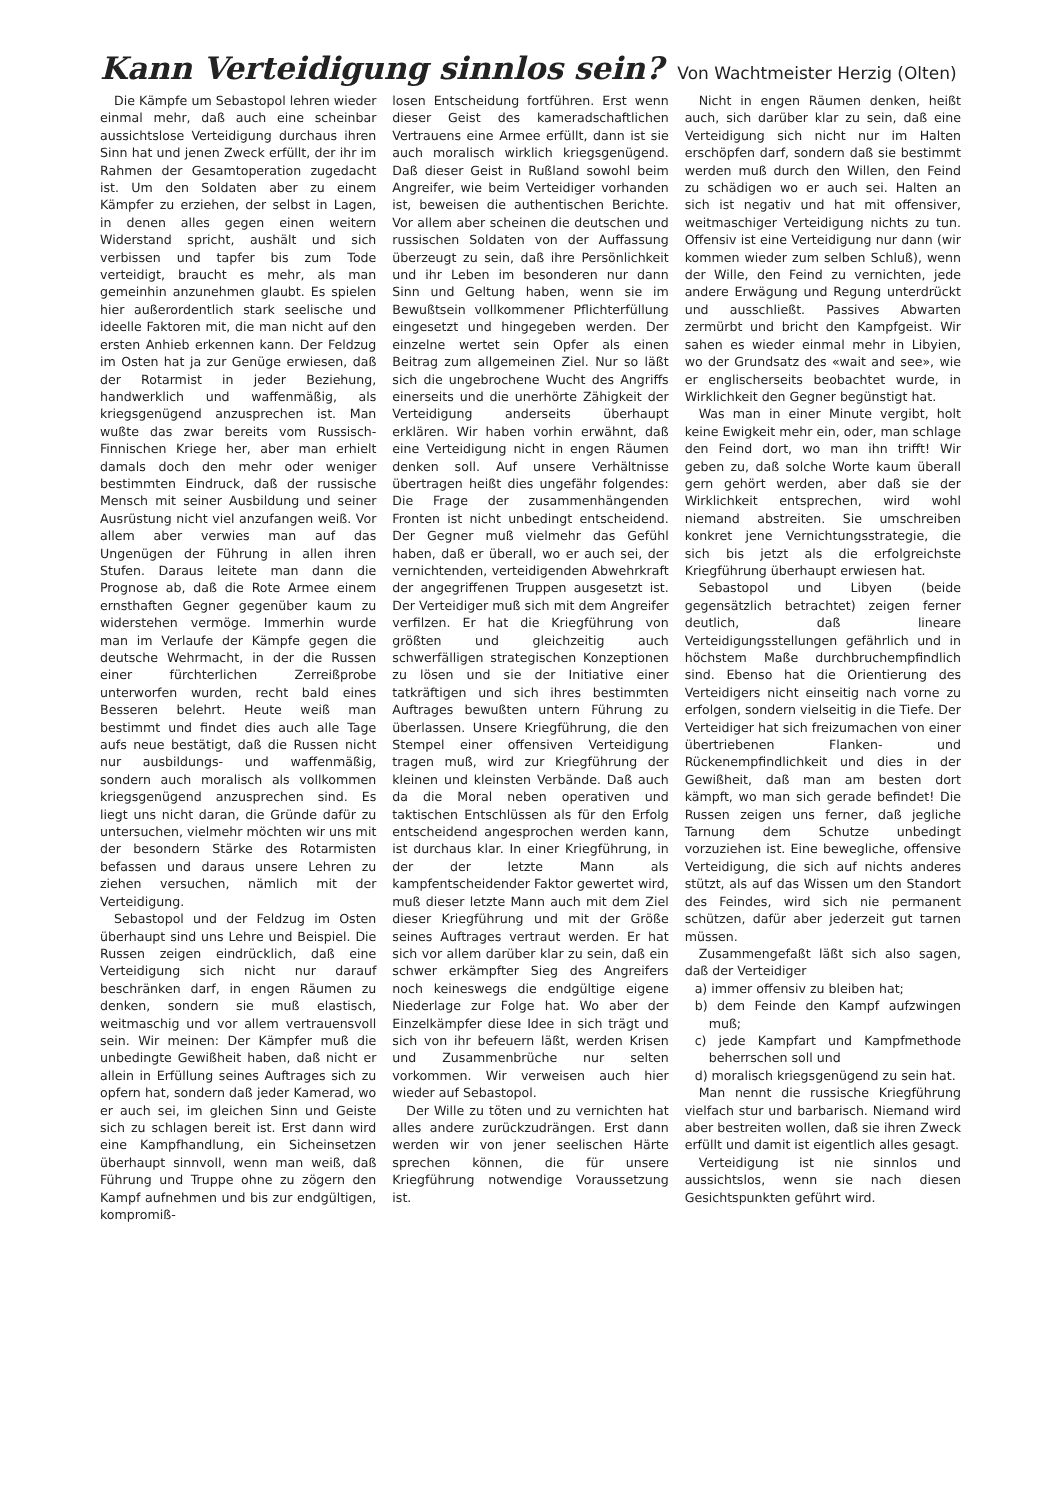Kann Verteidigung sinnlos sein? Von Wachtmeister Herzig (Olten)
Die Kämpfe um Sebastopol lehren wieder einmal mehr, daß auch eine scheinbar aussichtslose Verteidigung durchaus ihren Sinn hat und jenen Zweck erfüllt, der ihr im Rahmen der Gesamtoperation zugedacht ist. Um den Soldaten aber zu einem Kämpfer zu erziehen, der selbst in Lagen, in denen alles gegen einen weitern Widerstand spricht, aushält und sich verbissen und tapfer bis zum Tode verteidigt, braucht es mehr, als man gemeinhin anzunehmen glaubt. Es spielen hier außerordentlich stark seelische und ideelle Faktoren mit, die man nicht auf den ersten Anhieb erkennen kann. Der Feldzug im Osten hat ja zur Genüge erwiesen, daß der Rotarmist in jeder Beziehung, handwerklich und waffenmäßig, als kriegsgenügend anzusprechen ist. Man wußte das zwar bereits vom Russisch-Finnischen Kriege her, aber man erhielt damals doch den mehr oder weniger bestimmten Eindruck, daß der russische Mensch mit seiner Ausbildung und seiner Ausrüstung nicht viel anzufangen weiß. Vor allem aber verwies man auf das Ungenügen der Führung in allen ihren Stufen. Daraus leitete man dann die Prognose ab, daß die Rote Armee einem ernsthaften Gegner gegenüber kaum zu widerstehen vermöge. Immerhin wurde man im Verlaufe der Kämpfe gegen die deutsche Wehrmacht, in der die Russen einer fürchterlichen Zerreißprobe unterworfen wurden, recht bald eines Besseren belehrt. Heute weiß man bestimmt und findet dies auch alle Tage aufs neue bestätigt, daß die Russen nicht nur ausbildungs- und waffenmäßig, sondern auch moralisch als vollkommen kriegsgenügend anzusprechen sind. Es liegt uns nicht daran, die Gründe dafür zu untersuchen, vielmehr möchten wir uns mit der besondern Stärke des Rotarmisten befassen und daraus unsere Lehren zu ziehen versuchen, nämlich mit der Verteidigung.
Sebastopol und der Feldzug im Osten überhaupt sind uns Lehre und Beispiel. Die Russen zeigen eindrücklich, daß eine Verteidigung sich nicht nur darauf beschränken darf, in engen Räumen zu denken, sondern sie muß elastisch, weitmaschig und vor allem vertrauensvoll sein. Wir meinen: Der Kämpfer muß die unbedingte Gewißheit haben, daß nicht er allein in Erfüllung seines Auftrages sich zu opfern hat, sondern daß jeder Kamerad, wo er auch sei, im gleichen Sinn und Geiste sich zu schlagen bereit ist. Erst dann wird eine Kampfhandlung, ein Sicheinsetzen überhaupt sinnvoll, wenn man weiß, daß Führung und Truppe ohne zu zögern den Kampf aufnehmen und bis zur endgültigen, kompromiß-
losen Entscheidung fortführen. Erst wenn dieser Geist des kameradschaftlichen Vertrauens eine Armee erfüllt, dann ist sie auch moralisch wirklich kriegsgenügend. Daß dieser Geist in Rußland sowohl beim Angreifer, wie beim Verteidiger vorhanden ist, beweisen die authentischen Berichte. Vor allem aber scheinen die deutschen und russischen Soldaten von der Auffassung überzeugt zu sein, daß ihre Persönlichkeit und ihr Leben im besonderen nur dann Sinn und Geltung haben, wenn sie im Bewußtsein vollkommener Pflichterfüllung eingesetzt und hingegeben werden. Der einzelne wertet sein Opfer als einen Beitrag zum allgemeinen Ziel. Nur so läßt sich die ungebrochene Wucht des Angriffs einerseits und die unerhörte Zähigkeit der Verteidigung anderseits überhaupt erklären. Wir haben vorhin erwähnt, daß eine Verteidigung nicht in engen Räumen denken soll. Auf unsere Verhältnisse übertragen heißt dies ungefähr folgendes: Die Frage der zusammenhängenden Fronten ist nicht unbedingt entscheidend. Der Gegner muß vielmehr das Gefühl haben, daß er überall, wo er auch sei, der vernichtenden, verteidigenden Abwehrkraft der angegriffenen Truppen ausgesetzt ist. Der Verteidiger muß sich mit dem Angreifer verfilzen. Er hat die Kriegführung von größten und gleichzeitig auch schwerfälligen strategischen Konzeptionen zu lösen und sie der Initiative einer tatkräftigen und sich ihres bestimmten Auftrages bewußten untern Führung zu überlassen. Unsere Kriegführung, die den Stempel einer offensiven Verteidigung tragen muß, wird zur Kriegführung der kleinen und kleinsten Verbände. Daß auch da die Moral neben operativen und taktischen Entschlüssen als für den Erfolg entscheidend angesprochen werden kann, ist durchaus klar. In einer Kriegführung, in der der letzte Mann als kampfentscheidender Faktor gewertet wird, muß dieser letzte Mann auch mit dem Ziel dieser Kriegführung und mit der Größe seines Auftrages vertraut werden. Er hat sich vor allem darüber klar zu sein, daß ein schwer erkämpfter Sieg des Angreifers noch keineswegs die endgültige eigene Niederlage zur Folge hat. Wo aber der Einzelkämpfer diese Idee in sich trägt und sich von ihr befeuern läßt, werden Krisen und Zusammenbrüche nur selten vorkommen. Wir verweisen auch hier wieder auf Sebastopol.
Der Wille zu töten und zu vernichten hat alles andere zurückzudrängen. Erst dann werden wir von jener seelischen Härte sprechen können, die für unsere Kriegführung notwendige Voraussetzung ist.
Nicht in engen Räumen denken, heißt auch, sich darüber klar zu sein, daß eine Verteidigung sich nicht nur im Halten erschöpfen darf, sondern daß sie bestimmt werden muß durch den Willen, den Feind zu schädigen wo er auch sei. Halten an sich ist negativ und hat mit offensiver, weitmaschiger Verteidigung nichts zu tun. Offensiv ist eine Verteidigung nur dann (wir kommen wieder zum selben Schluß), wenn der Wille, den Feind zu vernichten, jede andere Erwägung und Regung unterdrückt und ausschließt. Passives Abwarten zermürbt und bricht den Kampfgeist. Wir sahen es wieder einmal mehr in Libyien, wo der Grundsatz des «wait and see», wie er englischerseits beobachtet wurde, in Wirklichkeit den Gegner begünstigt hat.
Was man in einer Minute vergibt, holt keine Ewigkeit mehr ein, oder, man schlage den Feind dort, wo man ihn trifft! Wir geben zu, daß solche Worte kaum überall gern gehört werden, aber daß sie der Wirklichkeit entsprechen, wird wohl niemand abstreiten. Sie umschreiben konkret jene Vernichtungsstrategie, die sich bis jetzt als die erfolgreichste Kriegführung überhaupt erwiesen hat.
Sebastopol und Libyen (beide gegensätzlich betrachtet) zeigen ferner deutlich, daß lineare Verteidigungsstellungen gefährlich und in höchstem Maße durchbruchempfindlich sind. Ebenso hat die Orientierung des Verteidigers nicht einseitig nach vorne zu erfolgen, sondern vielseitig in die Tiefe. Der Verteidiger hat sich freizumachen von einer übertriebenen Flanken- und Rückenempfindlichkeit und dies in der Gewißheit, daß man am besten dort kämpft, wo man sich gerade befindet! Die Russen zeigen uns ferner, daß jegliche Tarnung dem Schutze unbedingt vorzuziehen ist. Eine bewegliche, offensive Verteidigung, die sich auf nichts anderes stützt, als auf das Wissen um den Standort des Feindes, wird sich nie permanent schützen, dafür aber jederzeit gut tarnen müssen.
Zusammengefaßt läßt sich also sagen, daß der Verteidiger
a) immer offensiv zu bleiben hat;
b) dem Feinde den Kampf aufzwingen muß;
c) jede Kampfart und Kampfmethode beherrschen soll und
d) moralisch kriegsgenügend zu sein hat.
Man nennt die russische Kriegführung vielfach stur und barbarisch. Niemand wird aber bestreiten wollen, daß sie ihren Zweck erfüllt und damit ist eigentlich alles gesagt.
Verteidigung ist nie sinnlos und aussichtslos, wenn sie nach diesen Gesichtspunkten geführt wird.